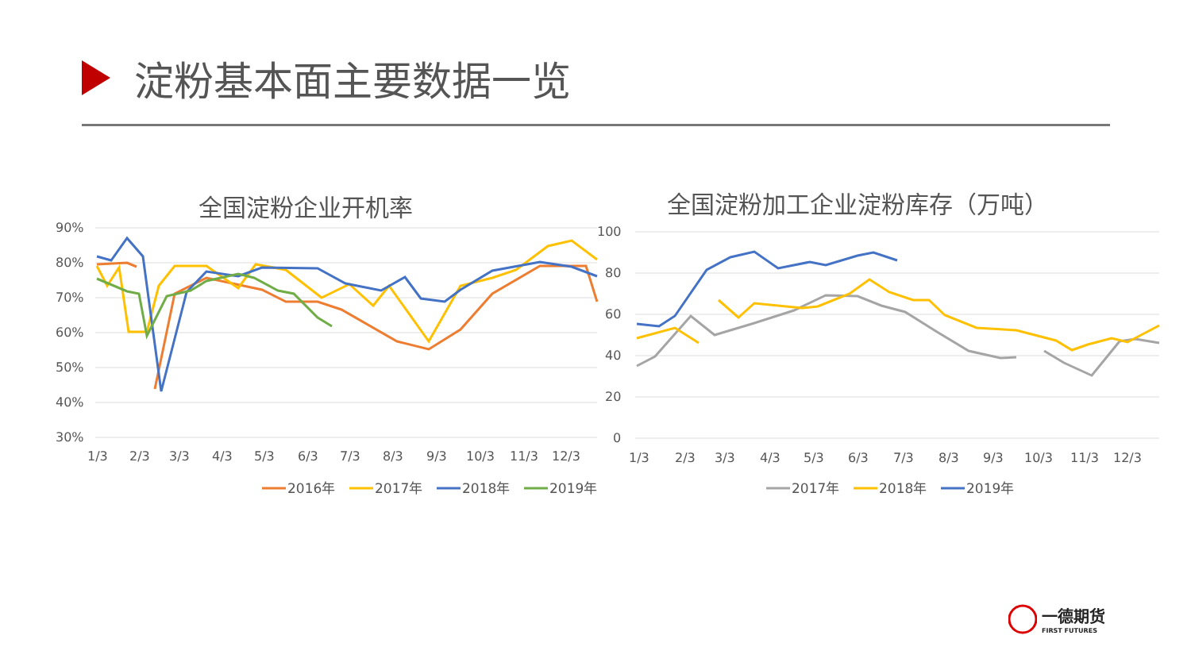淀粉基本面主要数据一览
全国淀粉企业开机率
90%
80%
70%
60%
50%
40%
30%
1/3
2/3
3/3
4/3
5/3
6/3
7/3
8/3
9/3
10/3
11/3
12/3
2016年
2017年
2018年
2019年
全国淀粉加工企业淀粉库存（万吨）
100
80
60
40
20
0
1/3
2/3
3/3
4/3
5/3
6/3
7/3
8/3
9/3
10/3
11/3
12/3
2017年
2018年
2019年
一德期货
FIRST FUTURES